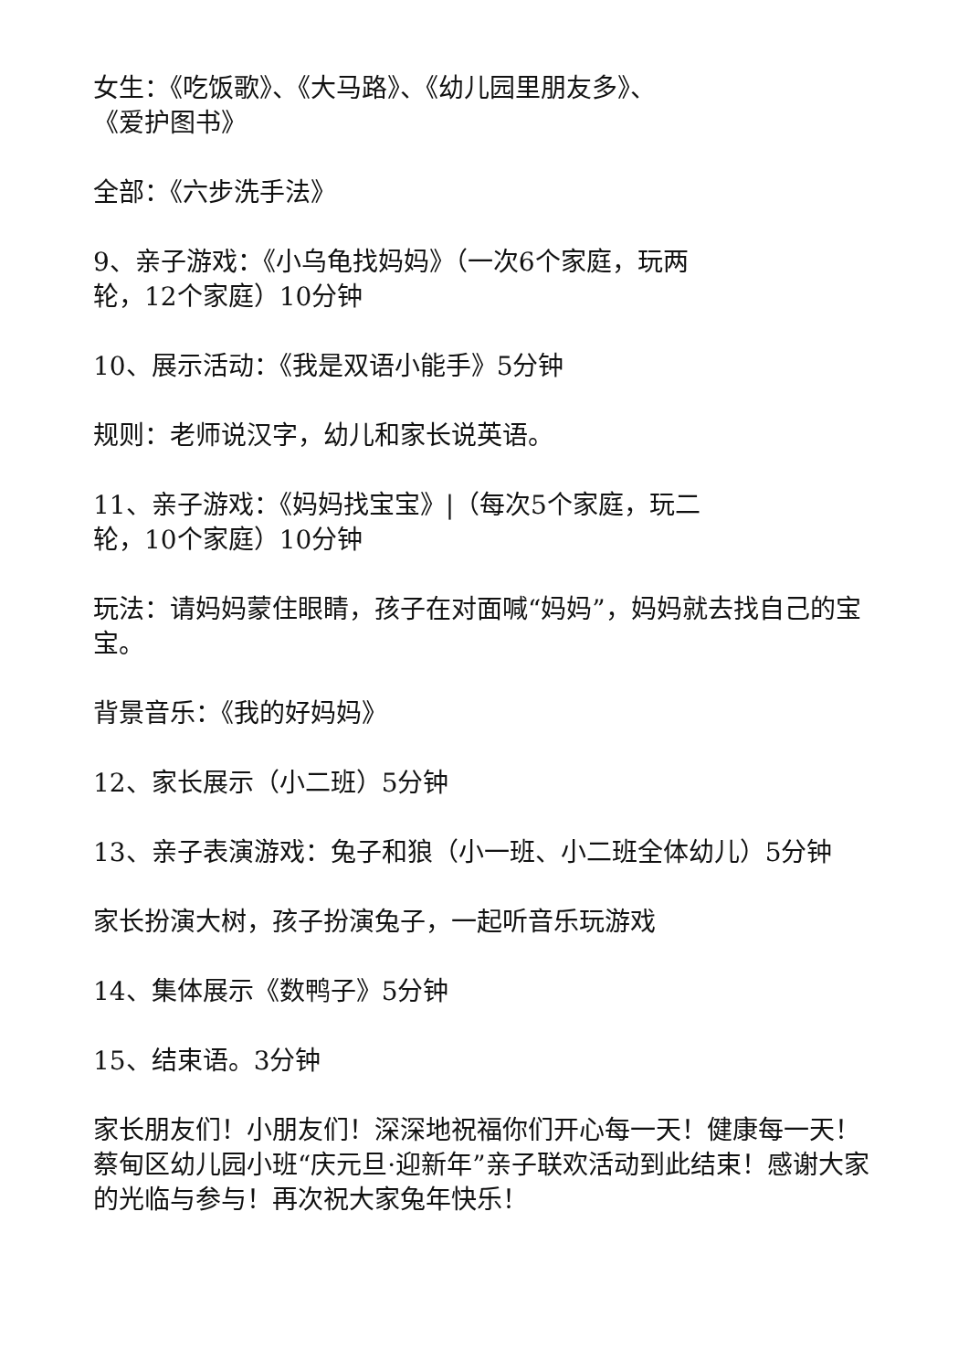女生：《吃饭歌》、《大马路》、《幼儿园里朋友多》、
《爱护图书》
全部：《六步洗手法》
9、亲子游戏：《小乌龟找妈妈》（一次6个家庭，玩两
轮，12个家庭）10分钟
10、展示活动：《我是双语小能手》5分钟
规则：老师说汉字，幼儿和家长说英语。
11、亲子游戏：《妈妈找宝宝》|（每次5个家庭，玩二
轮，10个家庭）10分钟
玩法：请妈妈蒙住眼睛，孩子在对面喊“妈妈”，妈妈就去找自己的宝宝。
背景音乐：《我的好妈妈》
12、家长展示（小二班）5分钟
13、亲子表演游戏：兔子和狼（小一班、小二班全体幼儿）5分钟
家长扮演大树，孩子扮演兔子，一起听音乐玩游戏
14、集体展示《数鸭子》5分钟
15、结束语。3分钟
家长朋友们！小朋友们！深深地祝福你们开心每一天！健康每一天！蔡甸区幼儿园小班“庆元旦·迎新年”亲子联欢活动到此结束！感谢大家的光临与参与！再次祝大家兔年快乐！